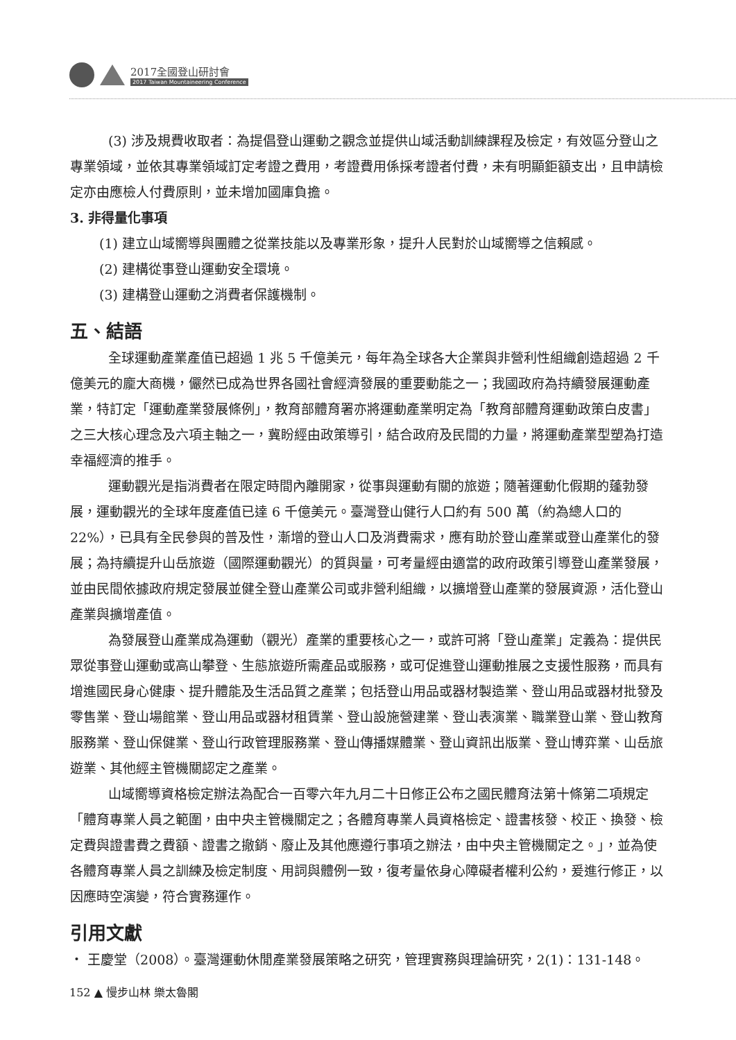2017全國登山研討會
2017 Taiwan Mountaineering Conference
(3) 涉及規費收取者：為提倡登山運動之觀念並提供山域活動訓練課程及檢定，有效區分登山之專業領域，並依其專業領域訂定考證之費用，考證費用係採考證者付費，未有明顯鉅額支出，且申請檢定亦由應檢人付費原則，並未增加國庫負擔。
3. 非得量化事項
(1) 建立山域嚮導與團體之從業技能以及專業形象，提升人民對於山域嚮導之信賴感。
(2) 建構從事登山運動安全環境。
(3) 建構登山運動之消費者保護機制。
五、結語
全球運動產業產值已超過 1 兆 5 千億美元，每年為全球各大企業與非營利性組織創造超過 2 千億美元的龐大商機，儼然已成為世界各國社會經濟發展的重要動能之一；我國政府為持續發展運動產業，特訂定「運動產業發展條例」，教育部體育署亦將運動產業明定為「教育部體育運動政策白皮書」之三大核心理念及六項主軸之一，冀盼經由政策導引，結合政府及民間的力量，將運動產業型塑為打造幸福經濟的推手。
運動觀光是指消費者在限定時間內離開家，從事與運動有關的旅遊；隨著運動化假期的蓬勃發展，運動觀光的全球年度產值已達 6 千億美元。臺灣登山健行人口約有 500 萬（約為總人口的 22%），已具有全民參與的普及性，漸增的登山人口及消費需求，應有助於登山產業或登山產業化的發展；為持續提升山岳旅遊（國際運動觀光）的質與量，可考量經由適當的政府政策引導登山產業發展，並由民間依據政府規定發展並健全登山產業公司或非營利組織，以擴增登山產業的發展資源，活化登山產業與擴增產值。
為發展登山產業成為運動（觀光）產業的重要核心之一，或許可將「登山產業」定義為：提供民眾從事登山運動或高山攀登、生態旅遊所需產品或服務，或可促進登山運動推展之支援性服務，而具有增進國民身心健康、提升體能及生活品質之產業；包括登山用品或器材製造業、登山用品或器材批發及零售業、登山場館業、登山用品或器材租賃業、登山設施營建業、登山表演業、職業登山業、登山教育服務業、登山保健業、登山行政管理服務業、登山傳播媒體業、登山資訊出版業、登山博弈業、山岳旅遊業、其他經主管機關認定之產業。
山域嚮導資格檢定辦法為配合一百零六年九月二十日修正公布之國民體育法第十條第二項規定「體育專業人員之範圍，由中央主管機關定之；各體育專業人員資格檢定、證書核發、校正、換發、檢定費與證書費之費額、證書之撤銷、廢止及其他應遵行事項之辦法，由中央主管機關定之。」，並為使各體育專業人員之訓練及檢定制度、用詞與體例一致，復考量依身心障礙者權利公約，爰進行修正，以因應時空演變，符合實務運作。
引用文獻
・ 王慶堂（2008）。臺灣運動休閒產業發展策略之研究，管理實務與理論研究，2(1)：131-148。
152 ▲ 慢步山林 樂太魯閣